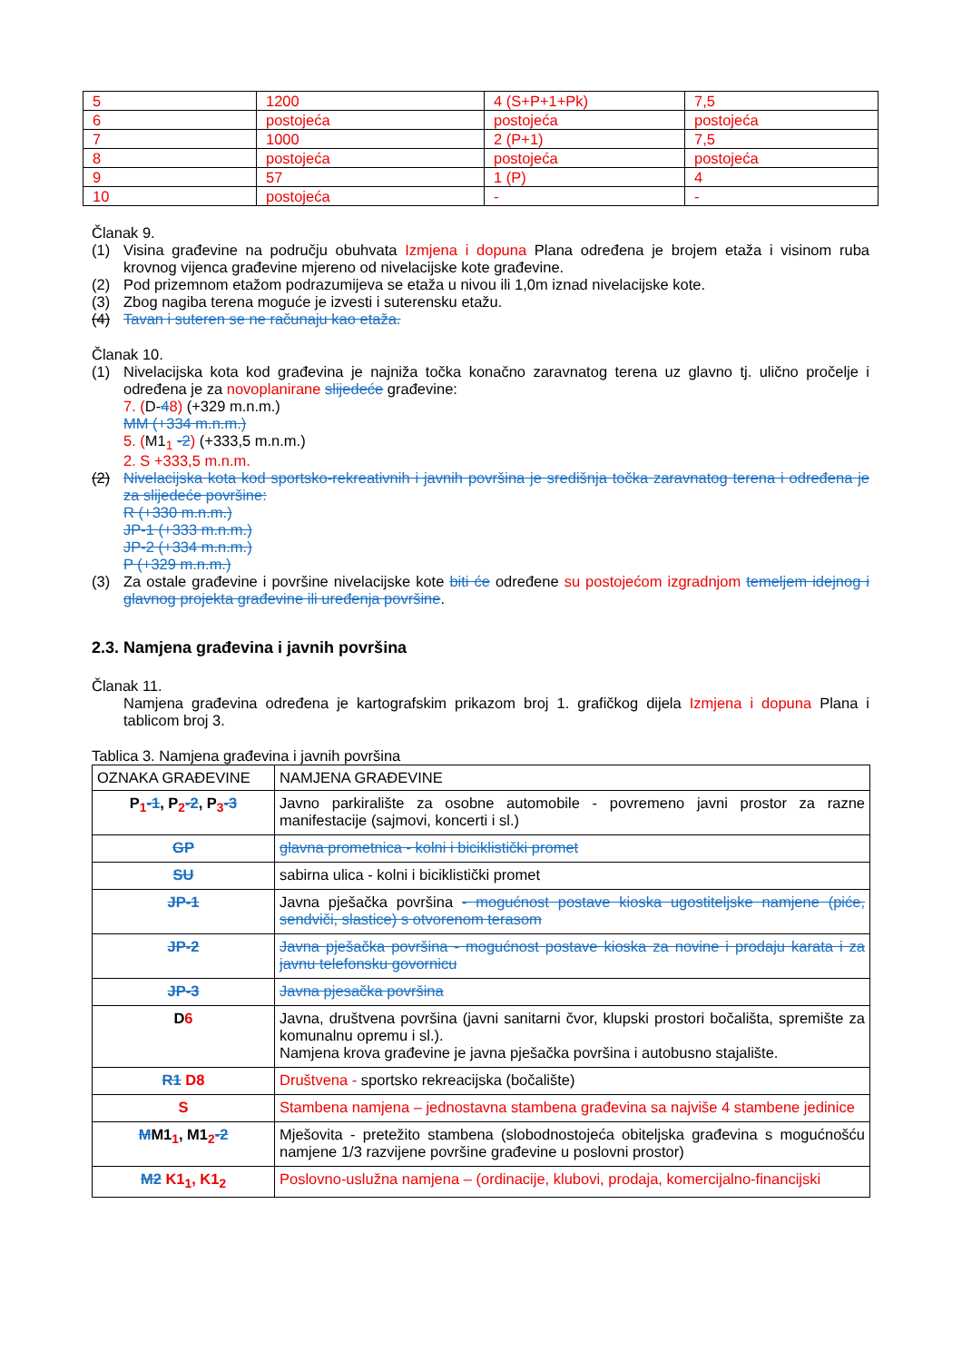| 5 | 1200 | 4 (S+P+1+Pk) | 7,5 |
| 6 | postojeća | postojeća | postojeća |
| 7 | 1000 | 2 (P+1) | 7,5 |
| 8 | postojeća | postojeća | postojeća |
| 9 | 57 | 1 (P) | 4 |
| 10 | postojeća | - | - |
Članak 9.
(1) Visina građevine na području obuhvata Izmjena i dopuna Plana određena je brojem etaža i visinom ruba krovnog vijenca građevine mjereno od nivelacijske kote građevine.
(2) Pod prizemnom etažom podrazumijeva se etaža u nivou ili 1,0m iznad nivelacijske kote.
(3) Zbog nagiba terena moguće je izvesti i suterensku etažu.
(4) Tavan i suteren se ne računaju kao etaža.
Članak 10.
(1) Nivelacijska kota kod građevina je najniža točka konačno zaravnatog terena uz glavno tj. ulično pročelje i određena je za novoplanirane slijedeće građevine:
7. (D-48) (+329 m.n.m.)
MM (+334 m.n.m.)
5. (M1<sub>1</sub> -2) (+333,5 m.n.m.)
2. S +333,5 m.n.m.
(2) Nivelacijska kota kod sportsko-rekreativnih i javnih površina je središnja točka zaravnatog terena i određena je za slijedeće površine:
R (+330 m.n.m.)
JP-1 (+333 m.n.m.)
JP-2 (+334 m.n.m.)
P (+329 m.n.m.)
(3) Za ostale građevine i površine nivelacijske kote biti će određene su postojećom izgradnjom temeljem idejnog i glavnog projekta građevine ili uređenja površine.
2.3. Namjena građevina i javnih površina
Članak 11.
Namjena građevina određena je kartografskim prikazom broj 1. grafičkog dijela Izmjena i dopuna Plana i tablicom broj 3.
Tablica 3. Namjena građevina i javnih površina
| OZNAKA GRAĐEVINE | NAMJENA GRAĐEVINE |
| --- | --- |
| P<sub>1</sub> -1 , P<sub>2</sub> -2 , P<sub>3</sub> -3 | Javno parkiralište za osobne automobile - povremeno javni prostor za razne manifestacije (sajmovi, koncerti i sl.) |
| GP | glavna prometnica - kolni i biciklistički promet |
| SU | sabirna ulica - kolni i biciklistički promet |
| JP-1 | Javna pješačka površina - mogućnost postave kioska ugostiteljske namjene (piće, sendviči, slastice) s otvorenom terasom |
| JP-2 | Javna pješačka površina - mogućnost postave kioska za novine i prodaju karata i za javnu telefonsku govornicu |
| JP-3 | Javna pjesačka površina |
| D 6 | Javna, društvena površina (javni sanitarni čvor, klupski prostori bočališta, spremište za komunalnu opremu i sl.). Namjena krova građevine je javna pješačka površina i autobusno stajalište. |
| R1 D8 | Društvena - sportsko rekreacijska (bočalište) |
| S | Stambena namjena – jednostavna stambena građevina sa najviše 4 stambene jedinice |
| M M1<sub>1</sub>, M1<sub>2</sub> -2 | Mješovita - pretežito stambena (slobodnostojeća obiteljska građevina s mogućnošću namjene 1/3 razvijene površine građevine u poslovni prostor) |
| M2 K1<sub>1</sub>, K1<sub>2</sub> | Poslovno-uslužna namjena – (ordinacije, klubovi, prodaja, komercijalno-financijski |